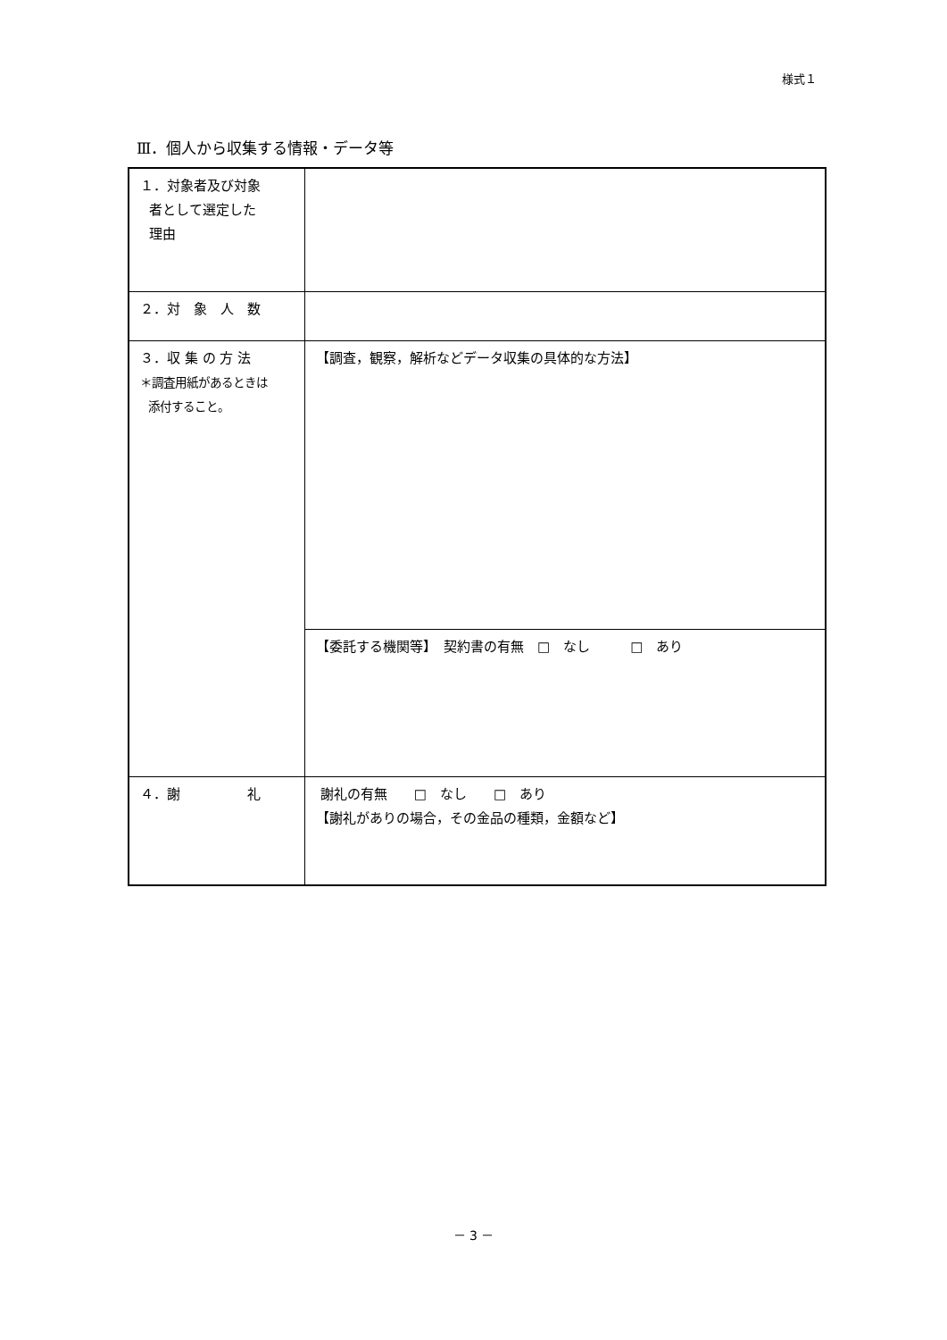様式１
Ⅲ．個人から収集する情報・データ等
| １．対象者及び対象 者として選定した 理由 | |
| ２．対 象 人 数 | |
| ３．収 集 の 方 法 ＊調査用紙があるときは 添付すること。 | 【調査，観察，解析などデータ収集の具体的な方法】 |
| | 【委託する機関等】 契約書の有無 □ なし □ あり |
| ４．謝 礼 | 謝礼の有無 □ なし □ あり 【謝礼がありの場合，その金品の種類，金額など】 |
－ 3 －